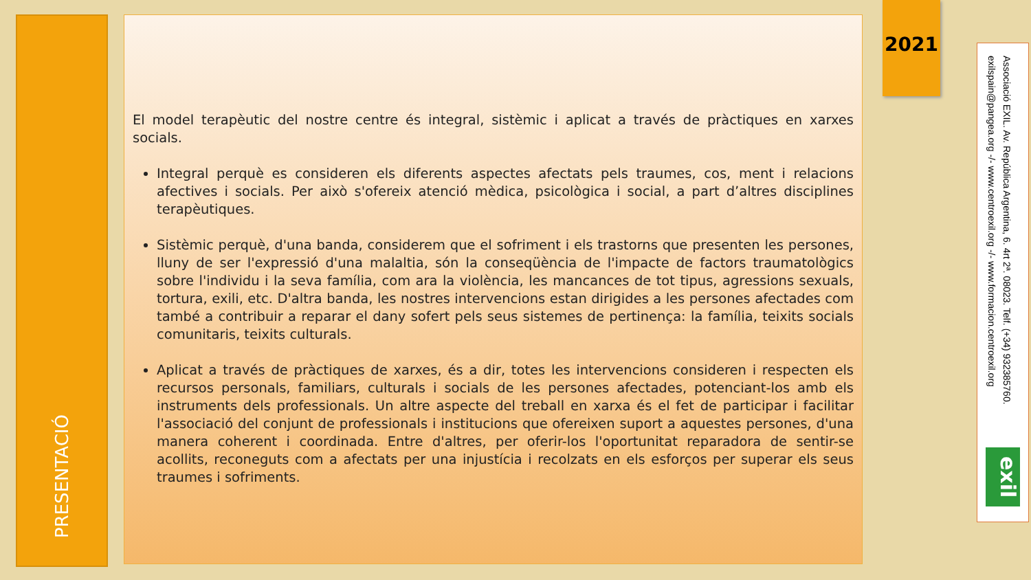PRESENTACIÓ
El model terapèutic del nostre centre és integral, sistèmic i aplicat a través de pràctiques en xarxes socials.
Integral perquè es consideren els diferents aspectes afectats pels traumes, cos, ment i relacions afectives i socials. Per això s'ofereix atenció mèdica, psicològica i social, a part d’altres disciplines terapèutiques.
Sistèmic perquè, d'una banda, considerem que el sofriment i els trastorns que presenten les persones, lluny de ser l'expressió d'una malaltia, són la conseqüència de l'impacte de factors traumatològics sobre l'individu i la seva família, com ara la violència, les mancances de tot tipus, agressions sexuals, tortura, exili, etc. D'altra banda, les nostres intervencions estan dirigides a les persones afectades com també a contribuir a reparar el dany sofert pels seus sistemes de pertinença: la família, teixits socials comunitaris, teixits culturals.
Aplicat a través de pràctiques de xarxes, és a dir, totes les intervencions consideren i respecten els recursos personals, familiars, culturals i socials de les persones afectades, potenciant-los amb els instruments dels professionals. Un altre aspecte del treball en xarxa és el fet de participar i facilitar l'associació del conjunt de professionals i institucions que ofereixen suport a aquestes persones, d'una manera coherent i coordinada. Entre d'altres, per oferir-los l'oportunitat reparadora de sentir-se acollits, reconeguts com a afectats per una injustícia i recolzats en els esforços per superar els seus traumes i sofriments.
2021
Associació EXIL. Av. República Argentina, 6. 4rt 2ª. 08023. Telf. (+34) 932385760. exilspain@pangea.org -/- www.centroexil.org -/- www.formacion.centroexil.org
exil